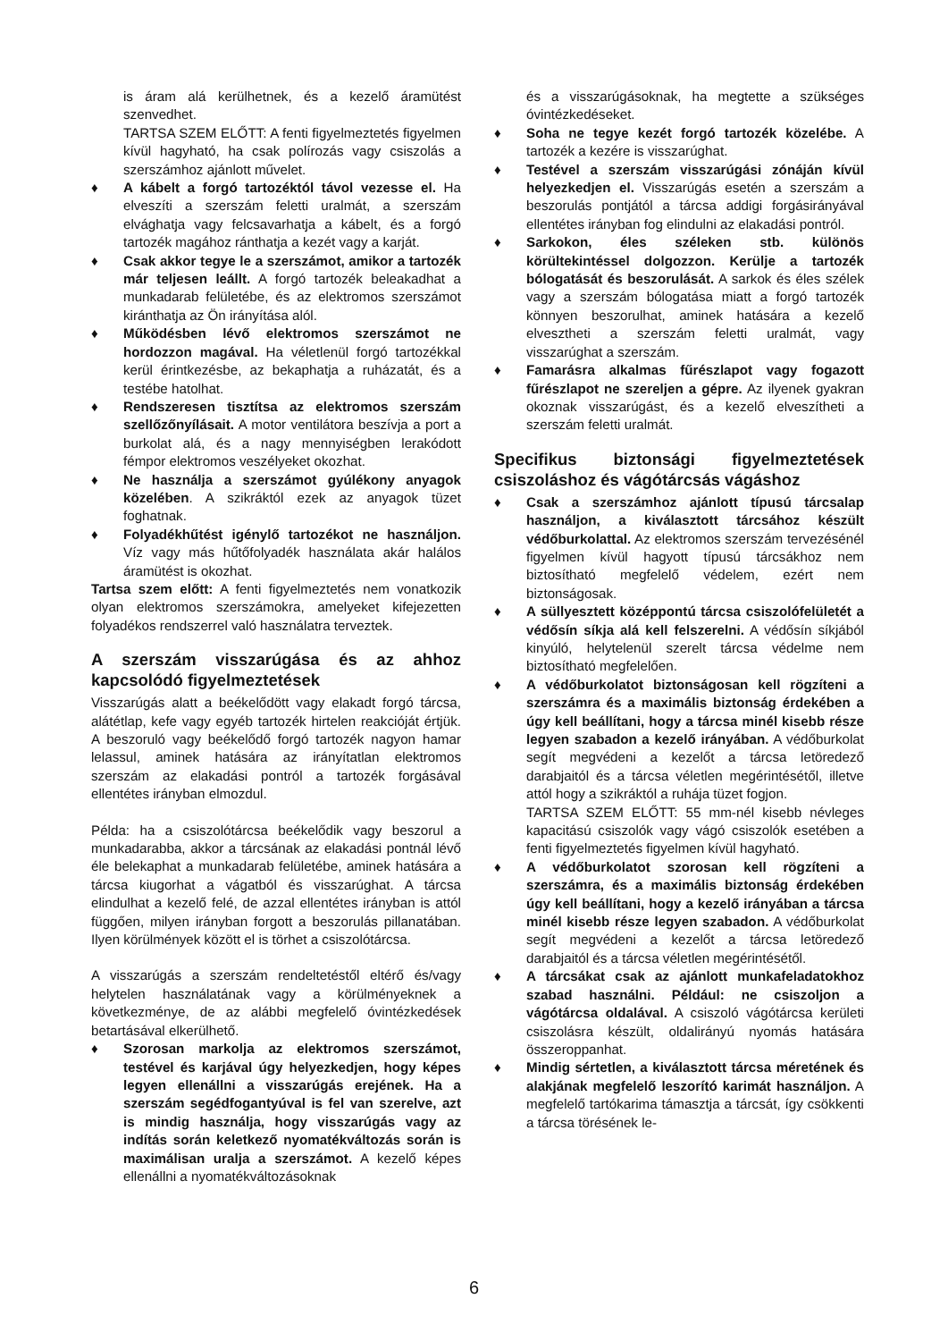is áram alá kerülhetnek, és a kezelő áramütést szenvedhet.
TARTSA SZEM ELŐTT: A fenti figyelmeztetés figyelmen kívül hagyható, ha csak polírozás vagy csiszolás a szerszámhoz ajánlott művelet.
♦ A kábelt a forgó tartozéktól távol vezesse el. Ha elveszíti a szerszám feletti uralmát, a szerszám elvághatja vagy felcsavarhatja a kábelt, és a forgó tartozék magához ránthatja a kezét vagy a karját.
♦ Csak akkor tegye le a szerszámot, amikor a tartozék már teljesen leállt. A forgó tartozék beleakadhat a munkadarab felületébe, és az elektromos szerszámot kiránthatja az Ön irányítása alól.
♦ Működésben lévő elektromos szerszámot ne hordozzon magával. Ha véletlenül forgó tartozékkal kerül érintkezésbe, az bekaphatja a ruházatát, és a testébe hatolhat.
♦ Rendszeresen tisztítsa az elektromos szerszám szellőzőnyílásait. A motor ventilátora beszívja a port a burkolat alá, és a nagy mennyiségben lerakódott fémpor elektromos veszélyeket okozhat.
♦ Ne használja a szerszámot gyúlékony anyagok közelében. A szikráktól ezek az anyagok tüzet foghatnak.
♦ Folyadékhűtést igénylő tartozékot ne használjon. Víz vagy más hűtőfolyadék használata akár halálos áramütést is okozhat.
Tartsa szem előtt: A fenti figyelmeztetés nem vonatkozik olyan elektromos szerszámokra, amelyeket kifejezetten folyadékos rendszerrel való használatra terveztek.
A szerszám visszarúgása és az ahhoz kapcsolódó figyelmeztetések
Visszarúgás alatt a beékelődött vagy elakadt forgó tárcsa, alátétlap, kefe vagy egyéb tartozék hirtelen reakcióját értjük. A beszoruló vagy beékelődő forgó tartozék nagyon hamar lelassul, aminek hatására az irányítatlan elektromos szerszám az elakadási pontról a tartozék forgásával ellentétes irányban elmozdul.
Példa: ha a csiszolótárcsa beékelődik vagy beszorul a munkadarabba, akkor a tárcsának az elakadási pontnál lévő éle belekaphat a munkadarab felületébe, aminek hatására a tárcsa kiugorhat a vágatból és visszarúghat. A tárcsa elindulhat a kezelő felé, de azzal ellentétes irányban is attól függően, milyen irányban forgott a beszorulás pillanatában. Ilyen körülmények között el is törhet a csiszolótárcsa.
A visszarúgás a szerszám rendeltetéstől eltérő és/vagy helytelen használatának vagy a körülményeknek a következménye, de az alábbi megfelelő óvintézkedések betartásával elkerülhető.
♦ Szorosan markolja az elektromos szerszámot, testével és karjával úgy helyezkedjen, hogy képes legyen ellenállni a visszarúgás erejének. Ha a szerszám segédfogantyúval is fel van szerelve, azt is mindig használja, hogy visszarúgás vagy az indítás során keletkező nyomatékváltozás során is maximálisan uralja a szerszámot. A kezelő képes ellenállni a nyomatékváltozásoknak
és a visszarúgásoknak, ha megtette a szükséges óvintézkedéseket.
♦ Soha ne tegye kezét forgó tartozék közelébe. A tartozék a kezére is visszarúghat.
♦ Testével a szerszám visszarúgási zónáján kívül helyezkedjen el. Visszarúgás esetén a szerszám a beszorulás pontjától a tárcsa addigi forgásirányával ellentétes irányban fog elindulni az elakadási pontról.
♦ Sarkokon, éles széleken stb. különös körültekintéssel dolgozzon. Kerülje a tartozék bólogatását és beszorulását. A sarkok és éles szélek vagy a szerszám bólogatása miatt a forgó tartozék könnyen beszorulhat, aminek hatására a kezelő elvesztheti a szerszám feletti uralmát, vagy visszarúghat a szerszám.
♦ Famarásra alkalmas fűrészlapot vagy fogazott fűrészlapot ne szereljen a gépre. Az ilyenek gyakran okoznak visszarúgást, és a kezelő elveszítheti a szerszám feletti uralmát.
Specifikus biztonsági figyelmeztetések csiszoláshoz és vágótárcsás vágáshoz
♦ Csak a szerszámhoz ajánlott típusú tárcsalap használjon, a kiválasztott tárcsához készült védőburkolattal. Az elektromos szerszám tervezésénél figyelmen kívül hagyott típusú tárcsákhoz nem biztosítható megfelelő védelem, ezért nem biztonságosak.
♦ A süllyesztett középpontú tárcsa csiszolófelületét a védősín síkja alá kell felszerelni. A védősín síkjából kinyúló, helytelenül szerelt tárcsa védelme nem biztosítható megfelelően.
♦ A védőburkolatot biztonságosan kell rögzíteni a szerszámra és a maximális biztonság érdekében a úgy kell beállítani, hogy a tárcsa minél kisebb része legyen szabadon a kezelő irányában. A védőburkolat segít megvédeni a kezelőt a tárcsa letöredező darabjaitól és a tárcsa véletlen megérintésétől, illetve attól hogy a szikráktól a ruhája tüzet fogjon.
TARTSA SZEM ELŐTT: 55 mm-nél kisebb névleges kapacitású csiszolók vagy vágó csiszolók esetében a fenti figyelmeztetés figyelmen kívül hagyható.
♦ A védőburkolatot szorosan kell rögzíteni a szerszámra, és a maximális biztonság érdekében úgy kell beállítani, hogy a kezelő irányában a tárcsa minél kisebb része legyen szabadon. A védőburkolat segít megvédeni a kezelőt a tárcsa letöredező darabjaitól és a tárcsa véletlen megérintésétől.
♦ A tárcsákat csak az ajánlott munkafeladatokhoz szabad használni. Például: ne csiszoljon a vágótárcsa oldalával. A csiszoló vágótárcsa kerületi csiszolásra készült, oldalirányú nyomás hatására összeroppanhat.
♦ Mindig sértetlen, a kiválasztott tárcsa méretének és alakjának megfelelő leszorító karimát használjon. A megfelelő tartókarima támasztja a tárcsát, így csökkenti a tárcsa törésének le-
6